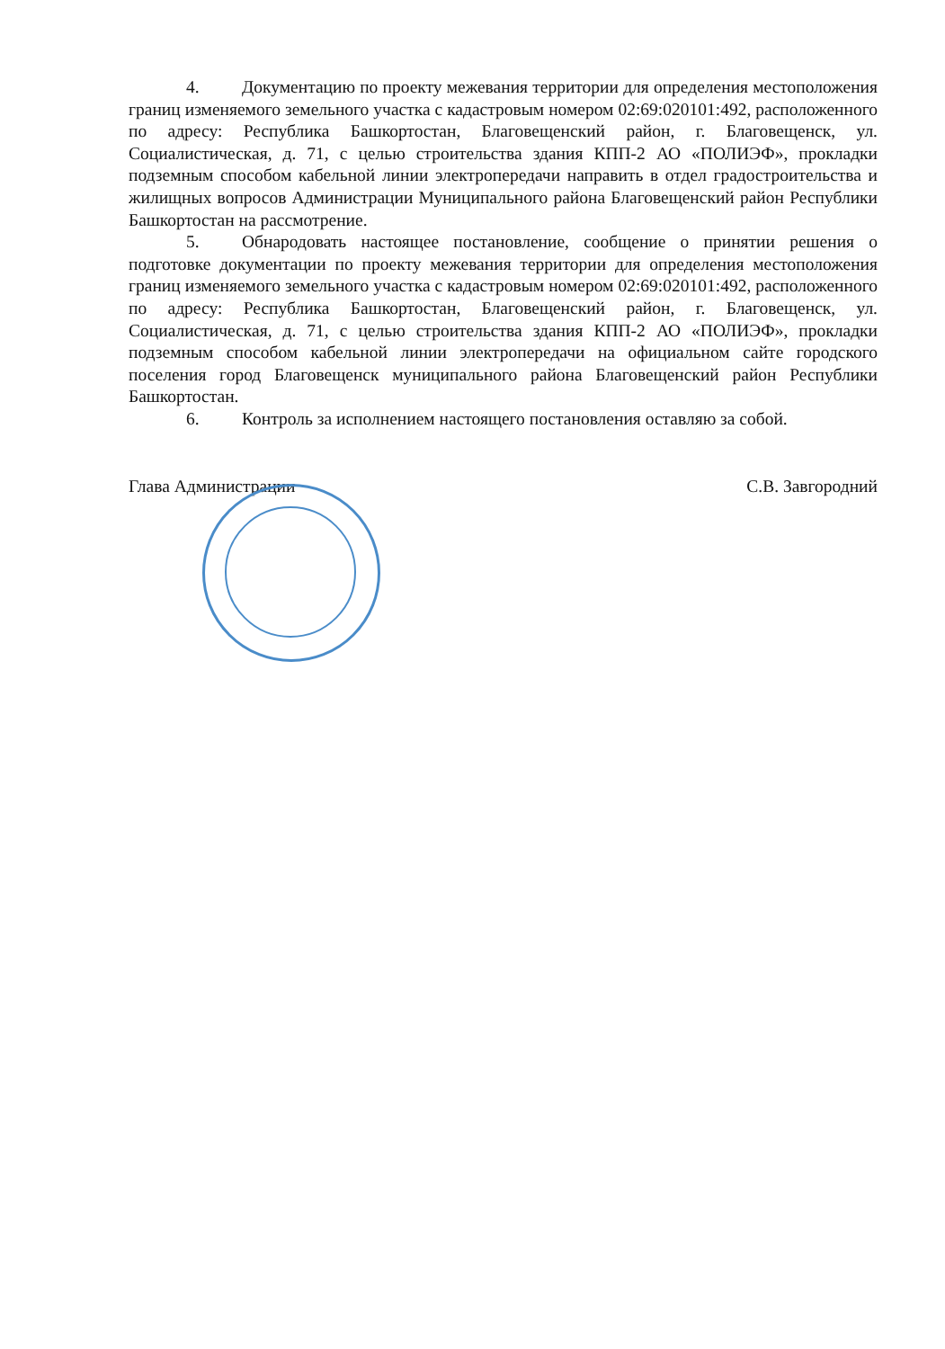4. Документацию по проекту межевания территории для определения местоположения границ изменяемого земельного участка с кадастровым номером 02:69:020101:492, расположенного по адресу: Республика Башкортостан, Благовещенский район, г. Благовещенск, ул. Социалистическая, д. 71, с целью строительства здания КПП-2 АО «ПОЛИЭФ», прокладки подземным способом кабельной линии электропередачи направить в отдел градостроительства и жилищных вопросов Администрации Муниципального района Благовещенский район Республики Башкортостан на рассмотрение.
5. Обнародовать настоящее постановление, сообщение о принятии решения о подготовке документации по проекту межевания территории для определения местоположения границ изменяемого земельного участка с кадастровым номером 02:69:020101:492, расположенного по адресу: Республика Башкортостан, Благовещенский район, г. Благовещенск, ул. Социалистическая, д. 71, с целью строительства здания КПП-2 АО «ПОЛИЭФ», прокладки подземным способом кабельной линии электропередачи на официальном сайте городского поселения город Благовещенск муниципального района Благовещенский район Республики Башкортостан.
6. Контроль за исполнением настоящего постановления оставляю за собой.
Глава Администрации С.В. Завгородний